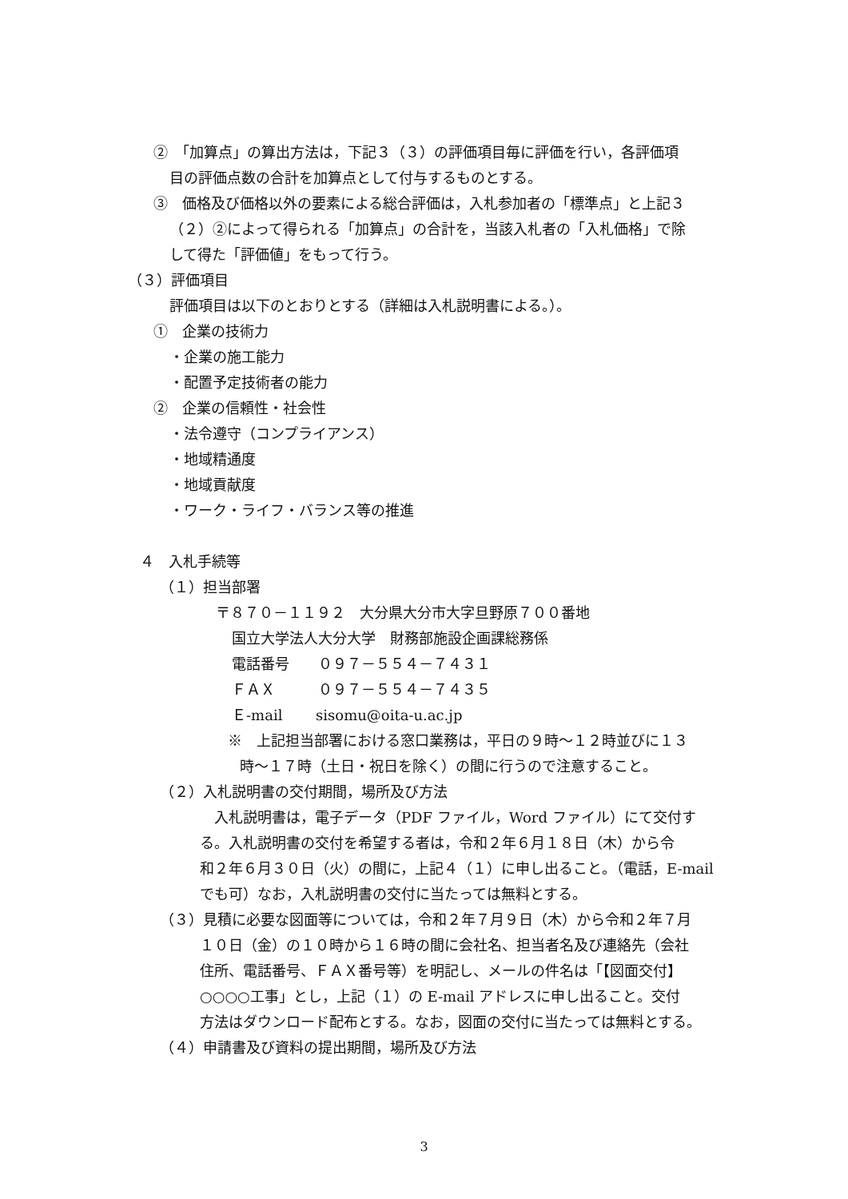②　「加算点」の算出方法は，下記３（３）の評価項目毎に評価を行い，各評価項
目の評価点数の合計を加算点として付与するものとする。
③　価格及び価格以外の要素による総合評価は，入札参加者の「標準点」と上記３
（２）②によって得られる「加算点」の合計を，当該入札者の「入札価格」で除
して得た「評価値」をもって行う。
（３）評価項目
評価項目は以下のとおりとする（詳細は入札説明書による。）。
①　企業の技術力
・企業の施工能力
・配置予定技術者の能力
②　企業の信頼性・社会性
・法令遵守（コンプライアンス）
・地域精通度
・地域貢献度
・ワーク・ライフ・バランス等の推進
４　入札手続等
（１）担当部署
〒８７０－１１９２　大分県大分市大字旦野原７００番地
国立大学法人大分大学　財務部施設企画課総務係
電話番号　　０９７－５５４－７４３１
ＦＡＸ　　　０９７－５５４－７４３５
Ｅ-mail　　 sisomu@oita-u.ac.jp
※　上記担当部署における窓口業務は，平日の９時～１２時並びに１３
時～１７時（土日・祝日を除く）の間に行うので注意すること。
（２）入札説明書の交付期間，場所及び方法
　入札説明書は，電子データ（PDF ファイル，Word ファイル）にて交付す
る。入札説明書の交付を希望する者は，令和２年６月１８日（木）から令
和２年６月３０日（火）の間に，上記４（１）に申し出ること。（電話，E-mail
でも可）なお，入札説明書の交付に当たっては無料とする。
（３）見積に必要な図面等については，令和２年７月９日（木）から令和２年７月
１０日（金）の１０時から１６時の間に会社名、担当者名及び連絡先（会社
住所、電話番号、ＦＡＸ番号等）を明記し、メールの件名は「【図面交付】
○○○○工事」とし，上記（１）の E-mail アドレスに申し出ること。交付
方法はダウンロード配布とする。なお，図面の交付に当たっては無料とする。
（４）申請書及び資料の提出期間，場所及び方法
3